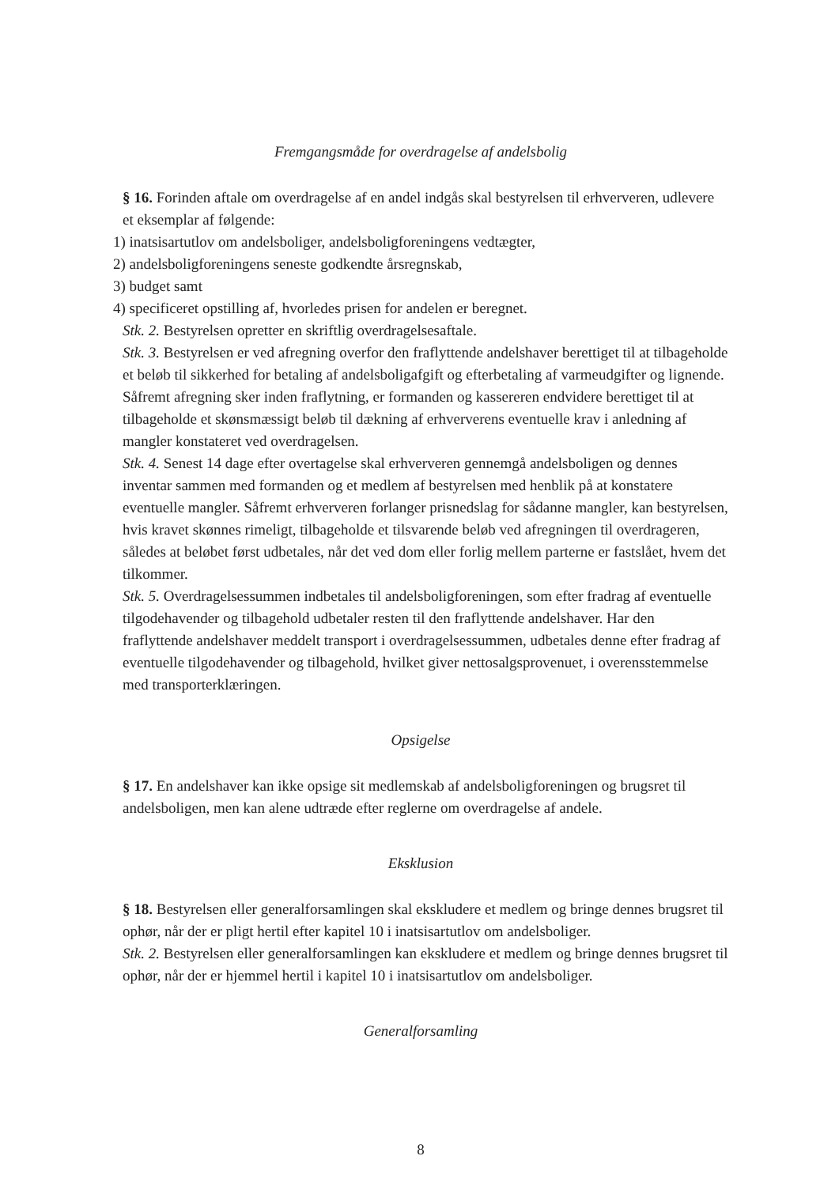Fremgangsmåde for overdragelse af andelsbolig
§ 16. Forinden aftale om overdragelse af en andel indgås skal bestyrelsen til erhververen, udlevere et eksemplar af følgende:
1) inatsisartutlov om andelsboliger, andelsboligforeningens vedtægter,
2) andelsboligforeningens seneste godkendte årsregnskab,
3) budget samt
4) specificeret opstilling af, hvorledes prisen for andelen er beregnet.
Stk. 2. Bestyrelsen opretter en skriftlig overdragelsesaftale.
Stk. 3. Bestyrelsen er ved afregning overfor den fraflyttende andelshaver berettiget til at tilbageholde et beløb til sikkerhed for betaling af andelsboligafgift og efterbetaling af varmeudgifter og lignende. Såfremt afregning sker inden fraflytning, er formanden og kassereren endvidere berettiget til at tilbageholde et skønsmæssigt beløb til dækning af erhververens eventuelle krav i anledning af mangler konstateret ved overdragelsen.
Stk. 4. Senest 14 dage efter overtagelse skal erhververen gennemgå andelsboligen og dennes inventar sammen med formanden og et medlem af bestyrelsen med henblik på at konstatere eventuelle mangler. Såfremt erhververen forlanger prisnedslag for sådanne mangler, kan bestyrelsen, hvis kravet skønnes rimeligt, tilbageholde et tilsvarende beløb ved afregningen til overdrageren, således at beløbet først udbetales, når det ved dom eller forlig mellem parterne er fastslået, hvem det tilkommer.
Stk. 5. Overdragelsessummen indbetales til andelsboligforeningen, som efter fradrag af eventuelle tilgodehavender og tilbagehold udbetaler resten til den fraflyttende andelshaver. Har den fraflyttende andelshaver meddelt transport i overdragelsessummen, udbetales denne efter fradrag af eventuelle tilgodehavender og tilbagehold, hvilket giver nettosalgsprovenuet, i overensstemmelse med transporterklæringen.
Opsigelse
§ 17. En andelshaver kan ikke opsige sit medlemskab af andelsboligforeningen og brugsret til andelsboligen, men kan alene udtræde efter reglerne om overdragelse af andele.
Eksklusion
§ 18. Bestyrelsen eller generalforsamlingen skal ekskludere et medlem og bringe dennes brugsret til ophør, når der er pligt hertil efter kapitel 10 i inatsisartutlov om andelsboliger.
Stk. 2. Bestyrelsen eller generalforsamlingen kan ekskludere et medlem og bringe dennes brugsret til ophør, når der er hjemmel hertil i kapitel 10 i inatsisartutlov om andelsboliger.
Generalforsamling
8